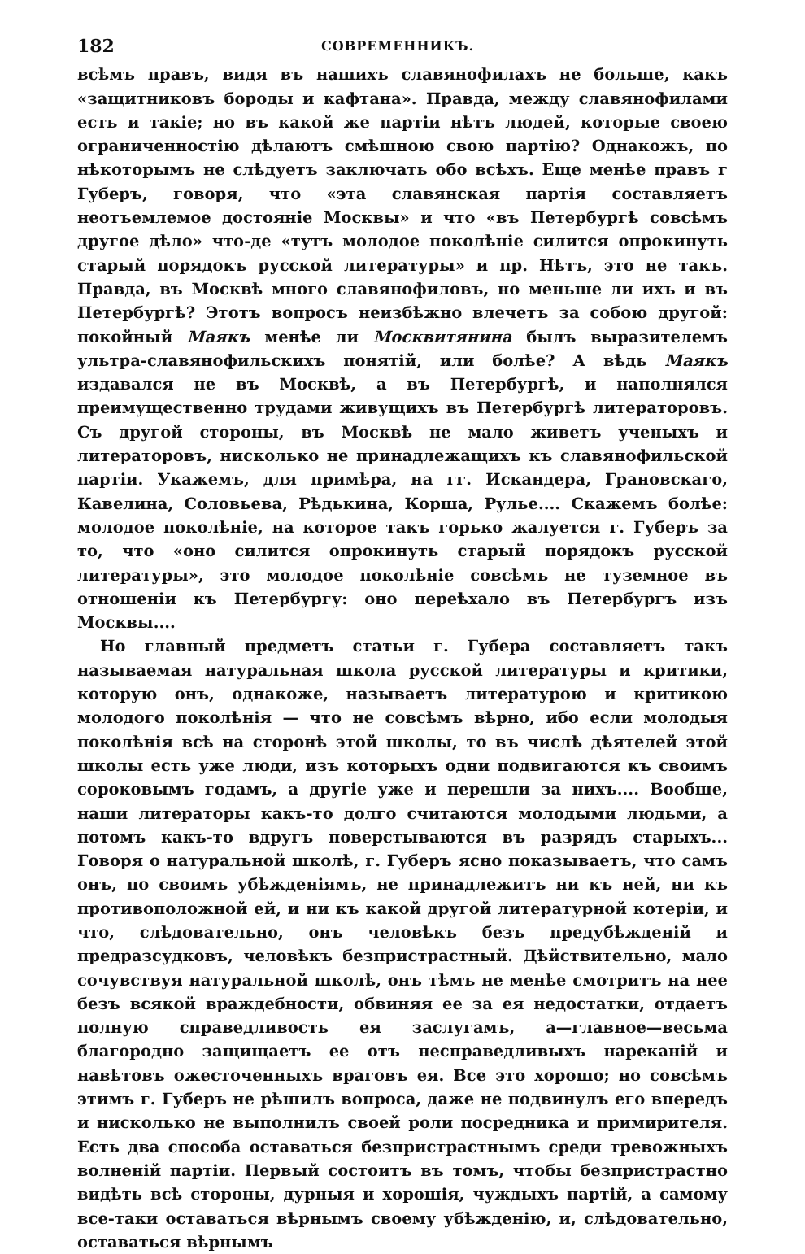182 СОВРЕМЕННИКЪ.
всѣмъ правъ, видя въ нашихъ славянофилахъ не больше, какъ «защитниковъ бороды и кафтана». Правда, между славянофилами есть и такіе; но въ какой же партіи нѣтъ людей, которые своею ограниченностію дѣлаютъ смѣшною свою партію? Однакожъ, по нѣкоторымъ не слѣдуетъ заключать обо всѣхъ. Еще менѣе правъ г Губеръ, говоря, что «эта славянская партія составляетъ неотъемлемое достояніе Москвы» и что «въ Петербургѣ совсѣмъ другое дѣло» что-де «тутъ молодое поколѣніе силится опрокинуть старый порядокъ русской литературы» и пр. Нѣтъ, это не такъ. Правда, въ Москвѣ много славянофиловъ, но меньше ли ихъ и въ Петербургѣ? Этотъ вопросъ неизбѣжно влечетъ за собою другой: покойный Маякъ менѣе ли Москвитянина былъ выразителемъ ультра-славянофильскихъ понятій, или болѣе? А вѣдь Маякъ издавался не въ Москвѣ, а въ Петербургѣ, и наполнялся преимущественно трудами живущихъ въ Петербургѣ литераторовъ. Съ другой стороны, въ Москвѣ не мало живетъ ученыхъ и литераторовъ, нисколько не принадлежащихъ къ славянофильской партіи. Укажемъ, для примѣра, на гг. Искандера, Грановскаго, Кавелина, Соловьева, Рѣдькина, Корша, Рулье.... Скажемъ болѣе: молодое поколѣніе, на которое такъ горько жалуется г. Губеръ за то, что «оно силится опрокинуть старый порядокъ русской литературы», это молодое поколѣніе совсѣмъ не туземное въ отношеніи къ Петербургу: оно переѣхало въ Петербургъ изъ Москвы....
Но главный предметъ статьи г. Губера составляетъ такъ называемая натуральная школа русской литературы и критики, которую онъ, однакоже, называетъ литературою и критикою молодого поколѣнія — что не совсѣмъ вѣрно, ибо если молодыя поколѣнія всѣ на сторонѣ этой школы, то въ числѣ дѣятелей этой школы есть уже люди, изъ которыхъ одни подвигаются къ своимъ сороковымъ годамъ, а другіе уже и перешли за нихъ.... Вообще, наши литераторы какъ-то долго считаются молодыми людьми, а потомъ какъ-то вдругъ поверстываются въ разрядъ старыхъ... Говоря о натуральной школѣ, г. Губеръ ясно показываетъ, что самъ онъ, по своимъ убѣжденіямъ, не принадлежитъ ни къ ней, ни къ противоположной ей, и ни къ какой другой литературной котеріи, и что, слѣдовательно, онъ человѣкъ безъ предубѣжденій и предразсудковъ, человѣкъ безпристрастный. Дѣйствительно, мало сочувствуя натуральной школѣ, онъ тѣмъ не менѣе смотритъ на нее безъ всякой враждебности, обвиняя ее за ея недостатки, отдаетъ полную справедливость ея заслугамъ, а—главное—весьма благородно защищаетъ ее отъ несправедливыхъ нареканій и навѣтовъ ожесточенныхъ враговъ ея. Все это хорошо; но совсѣмъ этимъ г. Губеръ не рѣшилъ вопроса, даже не подвинулъ его впередъ и нисколько не выполнилъ своей роли посредника и примирителя. Есть два способа оставаться безпристрастнымъ среди тревожныхъ волненій партіи. Первый состоитъ въ томъ, чтобы безпристрастно видѣть всѣ стороны, дурныя и хорошія, чуждыхъ партій, а самому все-таки оставаться вѣрнымъ своему убѣжденію, и, слѣдовательно, оставаться вѣрнымъ